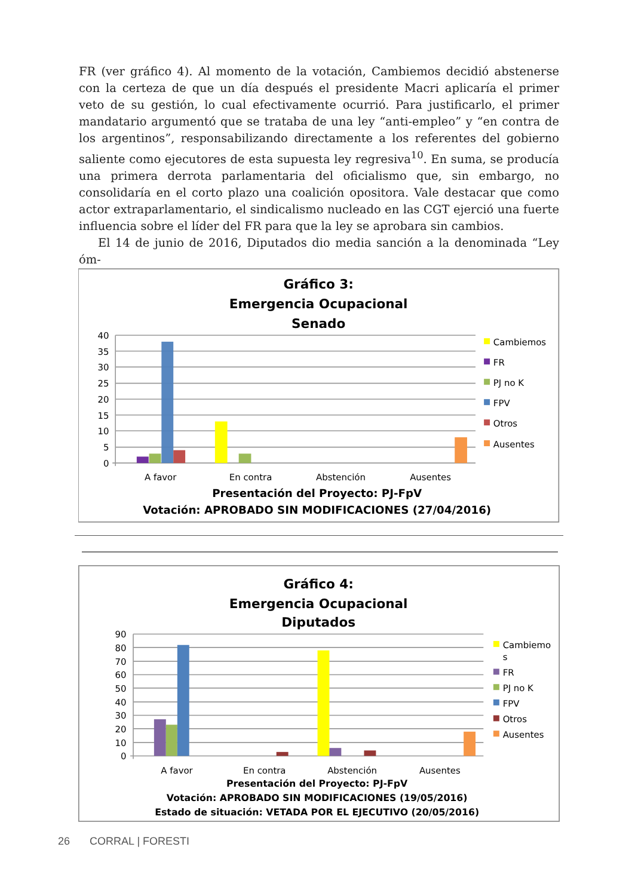FR (ver gráfico 4). Al momento de la votación, Cambiemos decidió abstenerse con la certeza de que un día después el presidente Macri aplicaría el primer veto de su gestión, lo cual efectivamente ocurrió. Para justificarlo, el primer mandatario argu­mentó que se trataba de una ley “anti-empleo” y “en contra de los argentinos”, res­ponsabilizando directamente a los referentes del gobierno saliente como ejecutores de esta supuesta ley regresiva<sup>10</sup>. En suma, se producía una primera derrota parla­mentaria del oficialismo que, sin embargo, no consolidaría en el corto plazo una co­alición opositora. Vale destacar que como actor extraparlamentario, el sindicalismo nucleado en las CGT ejerció una fuerte influencia sobre el líder del FR para que la ley se aprobara sin cambios.
El 14 de junio de 2016, Diputados dio media sanción a la denominada “Ley óm-
Gráfico 3:
Emergencia Ocupacional
Senado
40
35
30
25
20
15
10
5
0
A favor
En contra
Abstención
Ausentes
Cambiemos
FR
PJ no K
FPV
Otros
Ausentes
Presentación del Proyecto: PJ-FpV
Votación: APROBADO SIN MODIFICACIONES (27/04/2016)
Gráfico 4:
Emergencia Ocupacional
Diputados
90
80
70
60
50
40
30
20
10
0
A favor
En contra
Abstención
Ausentes
Cambiemo
s
FR
PJ no K
FPV
Otros
Ausentes
Presentación del Proyecto: PJ-FpV
Votación: APROBADO SIN MODIFICACIONES (19/05/2016)
Estado de situación: VETADA POR EL EJECUTIVO (20/05/2016)
26 CORRAL | FORESTI